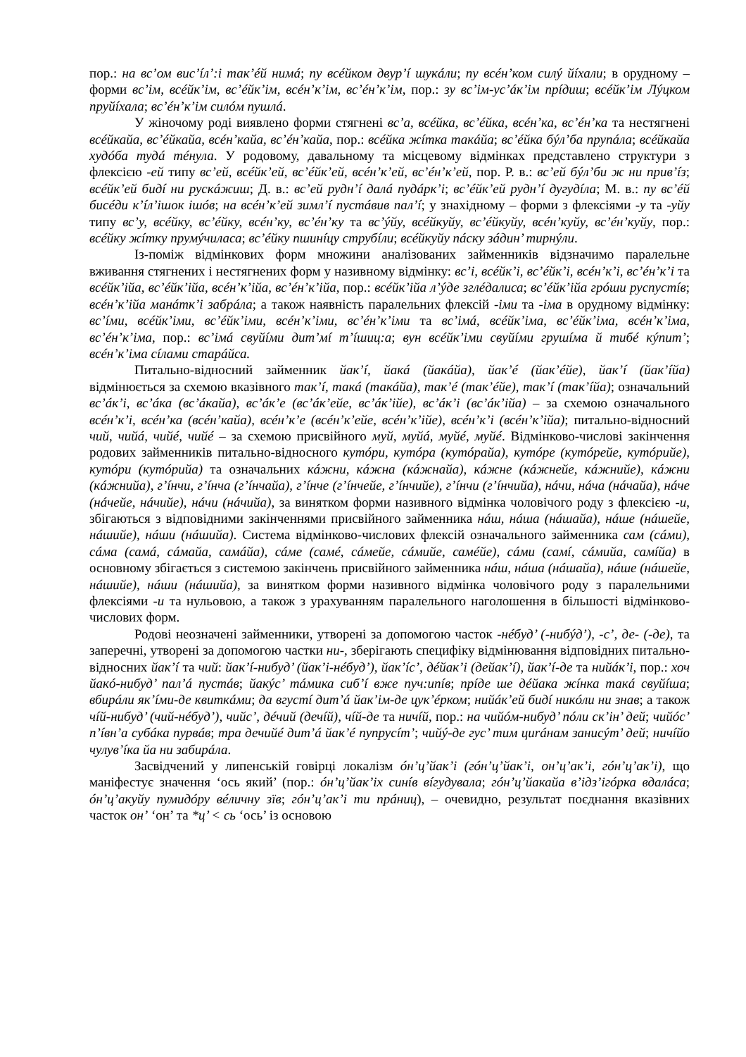пор.: на вс’ом вис’íл’:і так’éй нимá; пу всéйком двур’í шукáли; пу всéн’ком силý йíхали; в орудному – форми вс’ім, всéйк’ім, вс’éйк’ім, всéн’к’ім, вс’éн’к’ім, пор.: зу вс’ім-ус’áк’ім прíдиш; всéйк’ім Лýцком пруйíхала; вс’éн’к’ім силóм пушлá.
У жіночому роді виявлено форми стягнені вс’а, всéйка, вс’éйка, всéн’ка, вс’éн’ка та нестягнені всéйкайа, вс’éйкайа, всéн’кайа, вс’éн’кайа, пор.: всéйка жíтка такáйа; вс’éйка бýл’ба прупáла; всéйкайа худóба тудá тéнула. У родовому, давальному та місцевому відмінках представлено структури з флексією -ей типу вс’ей, всéйк’ей, вс’éйк’ей, всéн’к’ей, вс’éн’к’ей, пор. Р. в.: вс’ей бýл’би ж ни прив’íз; всéйк’ей бидí ни рускáжиш; Д. в.: вс’ей рудн’í далá пудáрк’і; вс’éйк’ей рудн’í дугудíла; М. в.: пу вс’éй бисéди к’íл’ішок ішóв; на всéн’к’ей зимл’í пустáвив пал’í; у знахідному – форми з флексіями -у та -уйу типу вс’у, всéйку, вс’éйку, всéн’ку, вс’éн’ку та вс’ýйу, всéйкуйу, вс’éйкуйу, всéн’куйу, вс’éн’куйу, пор.: всéйку жíтку прумýчиласа; вс’éйку пшинíцу струбíли; всéйкуйу пáску зáдин’ тирнýли.
Із-поміж відмінкових форм множини аналізованих займенників відзначимо паралельне вживання стягнених і нестягнених форм у називному відмінку: вс’і, всéйк’і, вс’éйк’і, всéн’к’і, вс’éн’к’і та всéйк’ійа, вс’éйк’ійа, всéн’к’ійа, вс’éн’к’ійа, пор.: всéйк’ійа л’ýде зглéдалиса; вс’éйк’ійа грóши руспустíв; всéн’к’ійа манáтк’і забрáла; а також наявність паралельних флексій -іми та -іма в орудному відмінку: вс’íми, всéйк’іми, вс’éйк’іми, всéн’к’іми, вс’éн’к’іми та вс’імá, всéйк’іма, вс’éйк’іма, всéн’к’іма, вс’éн’к’іма, пор.: вс’імá свуйíми дит’мí т’íшиц:а; вун всéйк’іми свуйíми грушíма й тибé кýпит’; всéн’к’іма сíлами старáйса.
Питально-відносний займенник йак’í, йакá (йакáйа), йак’é (йак’éйе), йак’í (йак’íйа) відмінюється за схемою вказівного так’í, такá (такáйа), так’é (так’éйе), так’í (так’íйа); означальний вс’áк’і, вс’áка (вс’áкайа), вс’áк’е (вс’áк’ейе, вс’áк’ійе), вс’áк’і (вс’áк’ійа) – за схемою означального всéн’к’і, всéн’ка (всéн’кайа), всéн’к’е (всéн’к’ейе, всéн’к’ійе), всéн’к’і (всéн’к’ійа); питально-відносний чий, чийá, чийé, чийé – за схемою присвійного муй, муйá, муйé, муйé. Відмінково-числові закінчення родових займенників питально-відносного кутóри, кутóра (кутóрайа), кутóре (кутóрейе, кутóрийе), кутóри (кутóрийа) та означальних кáжни, кáжна (кáжнайа), кáжне (кáжнейе, кáжнийе), кáжни (кáжнийа), г’íнчи, г’íнча (г’íнчайа), г’íнче (г’íнчейе, г’íнчийе), г’íнчи (г’íнчийа), нáчи, нáча (нáчайа), нáче (нáчейе, нáчийе), нáчи (нáчийа), за винятком форми називного відмінка чоловічого роду з флексією -и, збігаються з відповідними закінченнями присвійного займенника нáш, нáша (нáшайа), нáше (нáшейе, нáшийе), нáши (нáшийа). Система відмінково-числових флексій означального займенника сам (сáми), сáма (самá, сáмайа, самáйа), сáме (самé, сáмейе, сáмийе, самéйе), сáми (самí, сáмийа, самíйа) в основному збігається з системою закінчень присвійного займенника нáш, нáша (нáшайа), нáше (нáшейе, нáшийе), нáши (нáшийа), за винятком форми називного відмінка чоловічого роду з паралельними флексіями -и та нульовою, а також з урахуванням паралельного наголошення в більшості відмінково-числових форм.
Родові неозначені займенники, утворені за допомогою часток -нéбуд’ (-нибýд’), -с’, де- (-де), та заперечні, утворені за допомогою частки ни-, зберігають специфіку відмінювання відповідних питально-відносних йак’í та чий: йак’í-нибуд’ (йак’і-нéбуд’), йак’íс’, дéйак’і (дейак’í), йак’í-де та нийáк’і, пор.: хоч йакó-нибуд’ пал’á пустáв; йакýс’ тáмика сиб’í вже пуч:ипíв; прíде ше дéйака жíнка такá свуйíша; вбирáли як’íми-де квиткáми; да вгустí дит’á йак’ім-де цук’éрком; нийáк’ей бидí никóли ни знав; а також чíй-нибуд’ (чий-нéбуд’), чийс’, дéчий (дечíй), чíй-де та ничíй, пор.: на чийóм-нибуд’ пóли ск’ін’ дей; чийóс’ п’íвн’а субáка пурвáв; тра дечийé дит’á йак’é пупрусíт’; чийý-де гус’ тим циráнам занисýт’ дей; ничíйо чулув’íка йа ни забирáла.
Засвідчений у липенській говірці локалізм óн’ц’йак’і (гóн’ц’йак’і, он’ц’ак’і, гóн’ц’ак’і), що маніфестує значення ‘ось який’ (пор.: óн’ц’йак’іх синíв вíгудувала; гóн’ц’йакайа в’ідз’ігóрка вдалáса; óн’ц’акуйу пумидóру вéличну зїв; гóн’ц’ак’і ти прáниц), – очевидно, результат поєднання вказівних часток он’ ‘он’ та *ц’ < сь ‘ось’ із основою